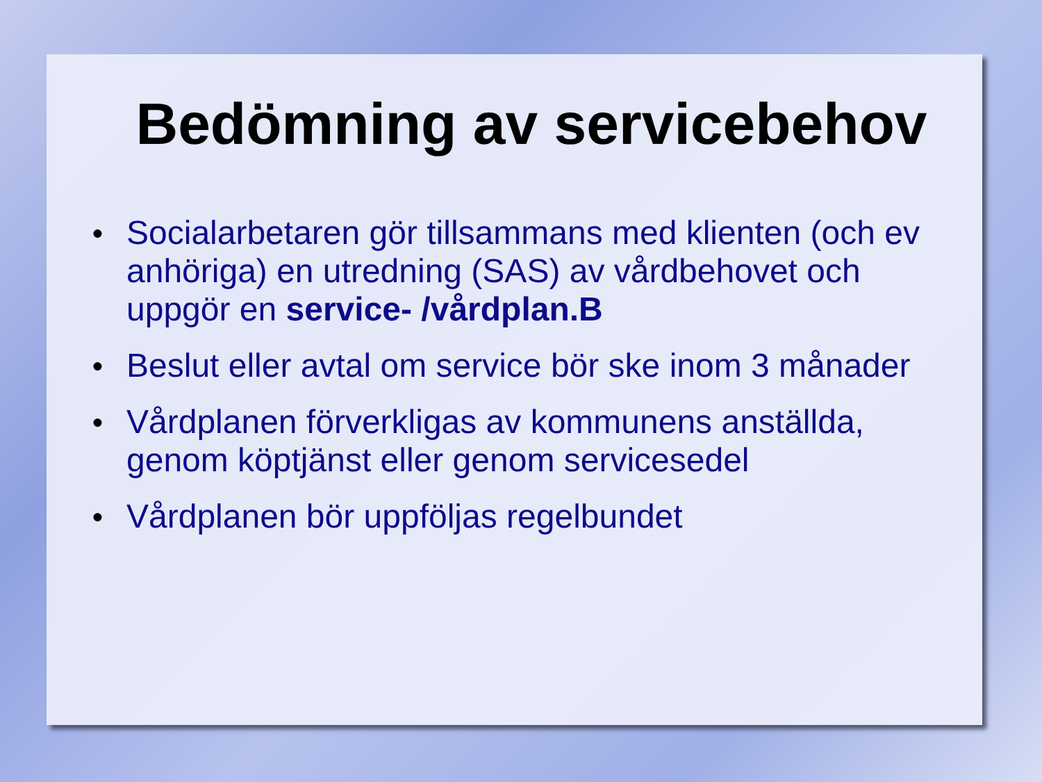Bedömning av servicebehov
● Socialarbetaren gör tillsammans med klienten (och ev anhöriga) en utredning (SAS) av vårdbehovet och uppgör en service- /vårdplan.B
● Beslut eller avtal om service bör ske inom 3 månader
● Vårdplanen förverkligas av kommunens anställda, genom köptjänst eller genom servicesedel
● Vårdplanen bör uppföljas regelbundet